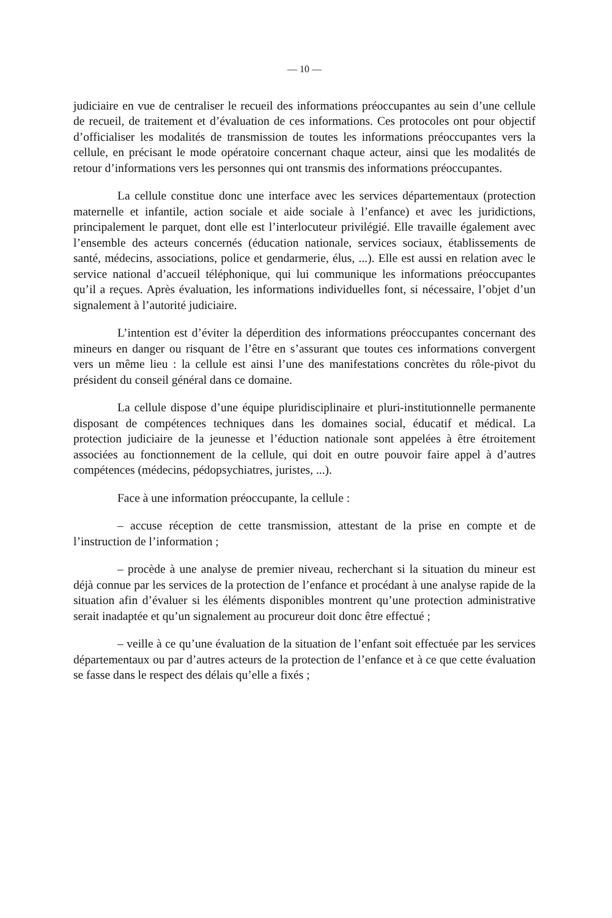— 10 —
judiciaire en vue de centraliser le recueil des informations préoccupantes au sein d’une cellule de recueil, de traitement et d’évaluation de ces informations. Ces protocoles ont pour objectif d’officialiser les modalités de transmission de toutes les informations préoccupantes vers la cellule, en précisant le mode opératoire concernant chaque acteur, ainsi que les modalités de retour d’informations vers les personnes qui ont transmis des informations préoccupantes.
La cellule constitue donc une interface avec les services départementaux (protection maternelle et infantile, action sociale et aide sociale à l’enfance) et avec les juridictions, principalement le parquet, dont elle est l’interlocuteur privilégié. Elle travaille également avec l’ensemble des acteurs concernés (éducation nationale, services sociaux, établissements de santé, médecins, associations, police et gendarmerie, élus, ...). Elle est aussi en relation avec le service national d’accueil téléphonique, qui lui communique les informations préoccupantes qu’il a reçues. Après évaluation, les informations individuelles font, si nécessaire, l’objet d’un signalement à l’autorité judiciaire.
L’intention est d’éviter la déperdition des informations préoccupantes concernant des mineurs en danger ou risquant de l’être en s’assurant que toutes ces informations convergent vers un même lieu : la cellule est ainsi l’une des manifestations concrètes du rôle-pivot du président du conseil général dans ce domaine.
La cellule dispose d’une équipe pluridisciplinaire et pluri-institutionnelle permanente disposant de compétences techniques dans les domaines social, éducatif et médical. La protection judiciaire de la jeunesse et l’éduction nationale sont appelées à être étroitement associées au fonctionnement de la cellule, qui doit en outre pouvoir faire appel à d’autres compétences (médecins, pédopsychiatres, juristes, ...).
Face à une information préoccupante, la cellule :
– accuse réception de cette transmission, attestant de la prise en compte et de l’instruction de l’information ;
– procède à une analyse de premier niveau, recherchant si la situation du mineur est déjà connue par les services de la protection de l’enfance et procédant à une analyse rapide de la situation afin d’évaluer si les éléments disponibles montrent qu’une protection administrative serait inadaptée et qu’un signalement au procureur doit donc être effectué ;
– veille à ce qu’une évaluation de la situation de l’enfant soit effectuée par les services départementaux ou par d’autres acteurs de la protection de l’enfance et à ce que cette évaluation se fasse dans le respect des délais qu’elle a fixés ;